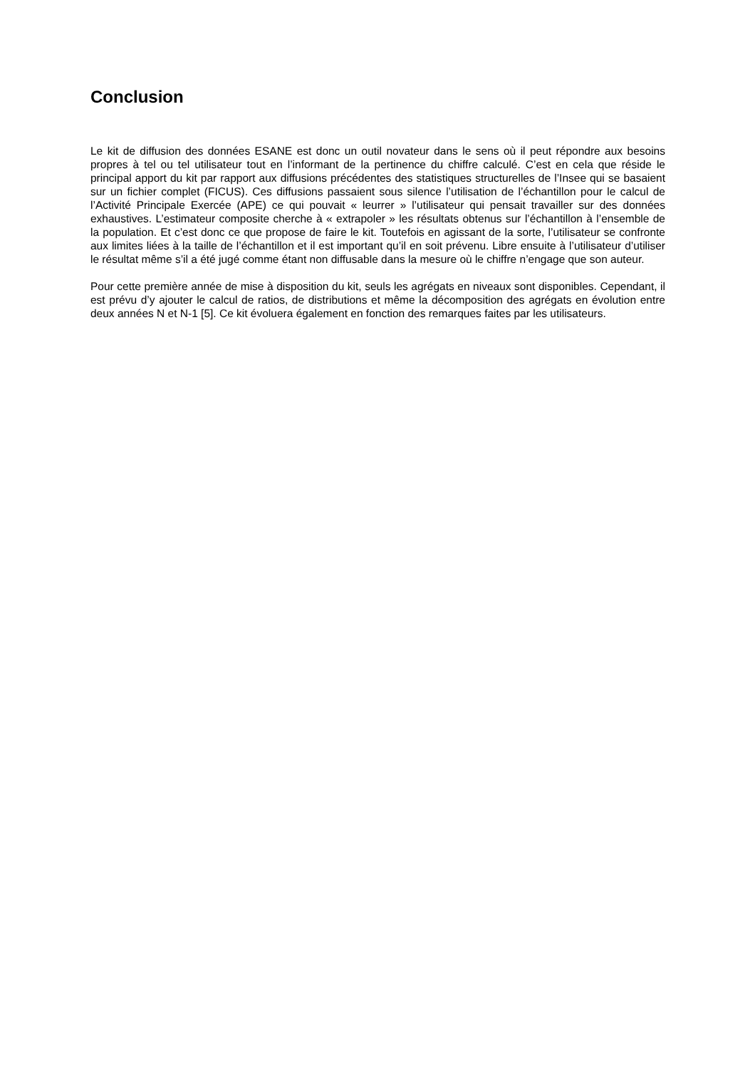Conclusion
Le kit de diffusion des données ESANE est donc un outil novateur dans le sens où il peut répondre aux besoins propres à tel ou tel utilisateur tout en l’informant de la pertinence du chiffre calculé. C’est en cela que réside le principal apport du kit par rapport aux diffusions précédentes des statistiques structurelles de l’Insee qui se basaient sur un fichier complet (FICUS). Ces diffusions passaient sous silence l’utilisation de l’échantillon pour le calcul de l’Activité Principale Exercée (APE) ce qui pouvait « leurrer » l’utilisateur qui pensait travailler sur des données exhaustives. L’estimateur composite cherche à « extrapoler » les résultats obtenus sur l’échantillon à l’ensemble de la population. Et c’est donc ce que propose de faire le kit. Toutefois en agissant de la sorte, l’utilisateur se confronte aux limites liées à la taille de l’échantillon et il est important qu’il en soit prévenu. Libre ensuite à l’utilisateur d’utiliser le résultat même s’il a été jugé comme étant non diffusable dans la mesure où le chiffre n’engage que son auteur.
Pour cette première année de mise à disposition du kit, seuls les agrégats en niveaux sont disponibles. Cependant, il est prévu d’y ajouter le calcul de ratios, de distributions et même la décomposition des agrégats en évolution entre deux années N et N-1 [5]. Ce kit évoluera également en fonction des remarques faites par les utilisateurs.